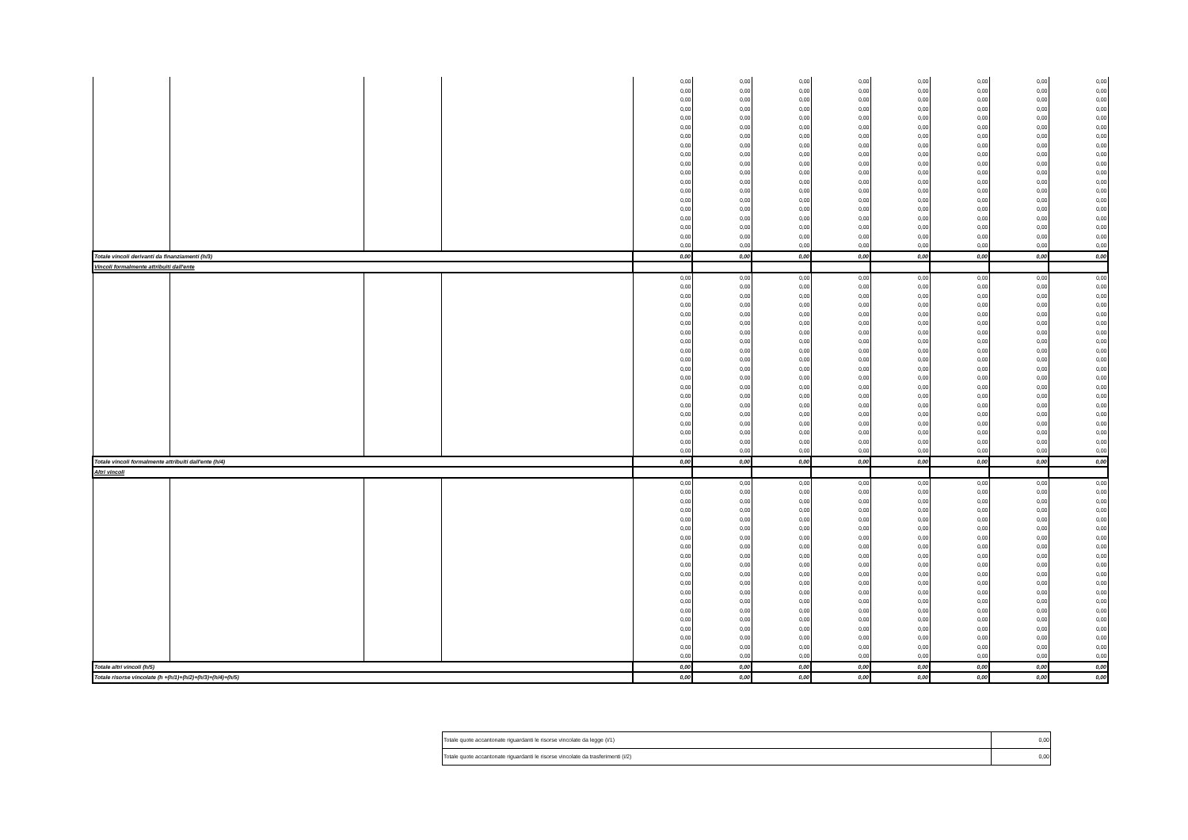| | | | | 0,00 | 0,00 | 0,00 | 0,00 | 0,00 | 0,00 | 0,00 | 0,00 |
| | | | | 0,00 | 0,00 | 0,00 | 0,00 | 0,00 | 0,00 | 0,00 | 0,00 |
| | | | | 0,00 | 0,00 | 0,00 | 0,00 | 0,00 | 0,00 | 0,00 | 0,00 |
| | | | | 0,00 | 0,00 | 0,00 | 0,00 | 0,00 | 0,00 | 0,00 | 0,00 |
| | | | | 0,00 | 0,00 | 0,00 | 0,00 | 0,00 | 0,00 | 0,00 | 0,00 |
| | | | | 0,00 | 0,00 | 0,00 | 0,00 | 0,00 | 0,00 | 0,00 | 0,00 |
| | | | | 0,00 | 0,00 | 0,00 | 0,00 | 0,00 | 0,00 | 0,00 | 0,00 |
| | | | | 0,00 | 0,00 | 0,00 | 0,00 | 0,00 | 0,00 | 0,00 | 0,00 |
| | | | | 0,00 | 0,00 | 0,00 | 0,00 | 0,00 | 0,00 | 0,00 | 0,00 |
| | | | | 0,00 | 0,00 | 0,00 | 0,00 | 0,00 | 0,00 | 0,00 | 0,00 |
| | | | | 0,00 | 0,00 | 0,00 | 0,00 | 0,00 | 0,00 | 0,00 | 0,00 |
| | | | | 0,00 | 0,00 | 0,00 | 0,00 | 0,00 | 0,00 | 0,00 | 0,00 |
| | | | | 0,00 | 0,00 | 0,00 | 0,00 | 0,00 | 0,00 | 0,00 | 0,00 |
| | | | | 0,00 | 0,00 | 0,00 | 0,00 | 0,00 | 0,00 | 0,00 | 0,00 |
| | | | | 0,00 | 0,00 | 0,00 | 0,00 | 0,00 | 0,00 | 0,00 | 0,00 |
| | | | | 0,00 | 0,00 | 0,00 | 0,00 | 0,00 | 0,00 | 0,00 | 0,00 |
| | | | | 0,00 | 0,00 | 0,00 | 0,00 | 0,00 | 0,00 | 0,00 | 0,00 |
| | | | | 0,00 | 0,00 | 0,00 | 0,00 | 0,00 | 0,00 | 0,00 | 0,00 |
| | | | | 0,00 | 0,00 | 0,00 | 0,00 | 0,00 | 0,00 | 0,00 | 0,00 |
| Totale vincoli derivanti da finanziamenti (h/3) | | | | 0,00 | 0,00 | 0,00 | 0,00 | 0,00 | 0,00 | 0,00 | 0,00 |
| Vincoli formalmente attribuiti dall'ente | | | | | | | | | | | |
| | | | | 0,00 | 0,00 | 0,00 | 0,00 | 0,00 | 0,00 | 0,00 | 0,00 |
| | | | | 0,00 | 0,00 | 0,00 | 0,00 | 0,00 | 0,00 | 0,00 | 0,00 |
| | | | | 0,00 | 0,00 | 0,00 | 0,00 | 0,00 | 0,00 | 0,00 | 0,00 |
| | | | | 0,00 | 0,00 | 0,00 | 0,00 | 0,00 | 0,00 | 0,00 | 0,00 |
| | | | | 0,00 | 0,00 | 0,00 | 0,00 | 0,00 | 0,00 | 0,00 | 0,00 |
| | | | | 0,00 | 0,00 | 0,00 | 0,00 | 0,00 | 0,00 | 0,00 | 0,00 |
| | | | | 0,00 | 0,00 | 0,00 | 0,00 | 0,00 | 0,00 | 0,00 | 0,00 |
| | | | | 0,00 | 0,00 | 0,00 | 0,00 | 0,00 | 0,00 | 0,00 | 0,00 |
| | | | | 0,00 | 0,00 | 0,00 | 0,00 | 0,00 | 0,00 | 0,00 | 0,00 |
| | | | | 0,00 | 0,00 | 0,00 | 0,00 | 0,00 | 0,00 | 0,00 | 0,00 |
| | | | | 0,00 | 0,00 | 0,00 | 0,00 | 0,00 | 0,00 | 0,00 | 0,00 |
| | | | | 0,00 | 0,00 | 0,00 | 0,00 | 0,00 | 0,00 | 0,00 | 0,00 |
| | | | | 0,00 | 0,00 | 0,00 | 0,00 | 0,00 | 0,00 | 0,00 | 0,00 |
| | | | | 0,00 | 0,00 | 0,00 | 0,00 | 0,00 | 0,00 | 0,00 | 0,00 |
| | | | | 0,00 | 0,00 | 0,00 | 0,00 | 0,00 | 0,00 | 0,00 | 0,00 |
| | | | | 0,00 | 0,00 | 0,00 | 0,00 | 0,00 | 0,00 | 0,00 | 0,00 |
| | | | | 0,00 | 0,00 | 0,00 | 0,00 | 0,00 | 0,00 | 0,00 | 0,00 |
| | | | | 0,00 | 0,00 | 0,00 | 0,00 | 0,00 | 0,00 | 0,00 | 0,00 |
| | | | | 0,00 | 0,00 | 0,00 | 0,00 | 0,00 | 0,00 | 0,00 | 0,00 |
| | | | | 0,00 | 0,00 | 0,00 | 0,00 | 0,00 | 0,00 | 0,00 | 0,00 |
| Totale vincoli formalmente attribuiti dall'ente (h/4) | | | | 0,00 | 0,00 | 0,00 | 0,00 | 0,00 | 0,00 | 0,00 | 0,00 |
| Altri vincoli | | | | | | | | | | | |
| | | | | 0,00 | 0,00 | 0,00 | 0,00 | 0,00 | 0,00 | 0,00 | 0,00 |
| | | | | 0,00 | 0,00 | 0,00 | 0,00 | 0,00 | 0,00 | 0,00 | 0,00 |
| | | | | 0,00 | 0,00 | 0,00 | 0,00 | 0,00 | 0,00 | 0,00 | 0,00 |
| | | | | 0,00 | 0,00 | 0,00 | 0,00 | 0,00 | 0,00 | 0,00 | 0,00 |
| | | | | 0,00 | 0,00 | 0,00 | 0,00 | 0,00 | 0,00 | 0,00 | 0,00 |
| | | | | 0,00 | 0,00 | 0,00 | 0,00 | 0,00 | 0,00 | 0,00 | 0,00 |
| | | | | 0,00 | 0,00 | 0,00 | 0,00 | 0,00 | 0,00 | 0,00 | 0,00 |
| | | | | 0,00 | 0,00 | 0,00 | 0,00 | 0,00 | 0,00 | 0,00 | 0,00 |
| | | | | 0,00 | 0,00 | 0,00 | 0,00 | 0,00 | 0,00 | 0,00 | 0,00 |
| | | | | 0,00 | 0,00 | 0,00 | 0,00 | 0,00 | 0,00 | 0,00 | 0,00 |
| | | | | 0,00 | 0,00 | 0,00 | 0,00 | 0,00 | 0,00 | 0,00 | 0,00 |
| | | | | 0,00 | 0,00 | 0,00 | 0,00 | 0,00 | 0,00 | 0,00 | 0,00 |
| | | | | 0,00 | 0,00 | 0,00 | 0,00 | 0,00 | 0,00 | 0,00 | 0,00 |
| | | | | 0,00 | 0,00 | 0,00 | 0,00 | 0,00 | 0,00 | 0,00 | 0,00 |
| | | | | 0,00 | 0,00 | 0,00 | 0,00 | 0,00 | 0,00 | 0,00 | 0,00 |
| | | | | 0,00 | 0,00 | 0,00 | 0,00 | 0,00 | 0,00 | 0,00 | 0,00 |
| | | | | 0,00 | 0,00 | 0,00 | 0,00 | 0,00 | 0,00 | 0,00 | 0,00 |
| | | | | 0,00 | 0,00 | 0,00 | 0,00 | 0,00 | 0,00 | 0,00 | 0,00 |
| | | | | 0,00 | 0,00 | 0,00 | 0,00 | 0,00 | 0,00 | 0,00 | 0,00 |
| | | | | 0,00 | 0,00 | 0,00 | 0,00 | 0,00 | 0,00 | 0,00 | 0,00 |
| Totale altri vincoli (h/5) | | | | 0,00 | 0,00 | 0,00 | 0,00 | 0,00 | 0,00 | 0,00 | 0,00 |
| Totale risorse vincolate (h +(h/1)+(h/2)+(h/3)+(h/4)+(h/5) | | | | 0,00 | 0,00 | 0,00 | 0,00 | 0,00 | 0,00 | 0,00 | 0,00 |
| Totale quote accantonate riguardanti le risorse vincolate da legge (i/1) | 0,00 |
| Totale quote accantonate riguardanti le risorse vincolate da trasferimenti (i/2) | 0,00 |